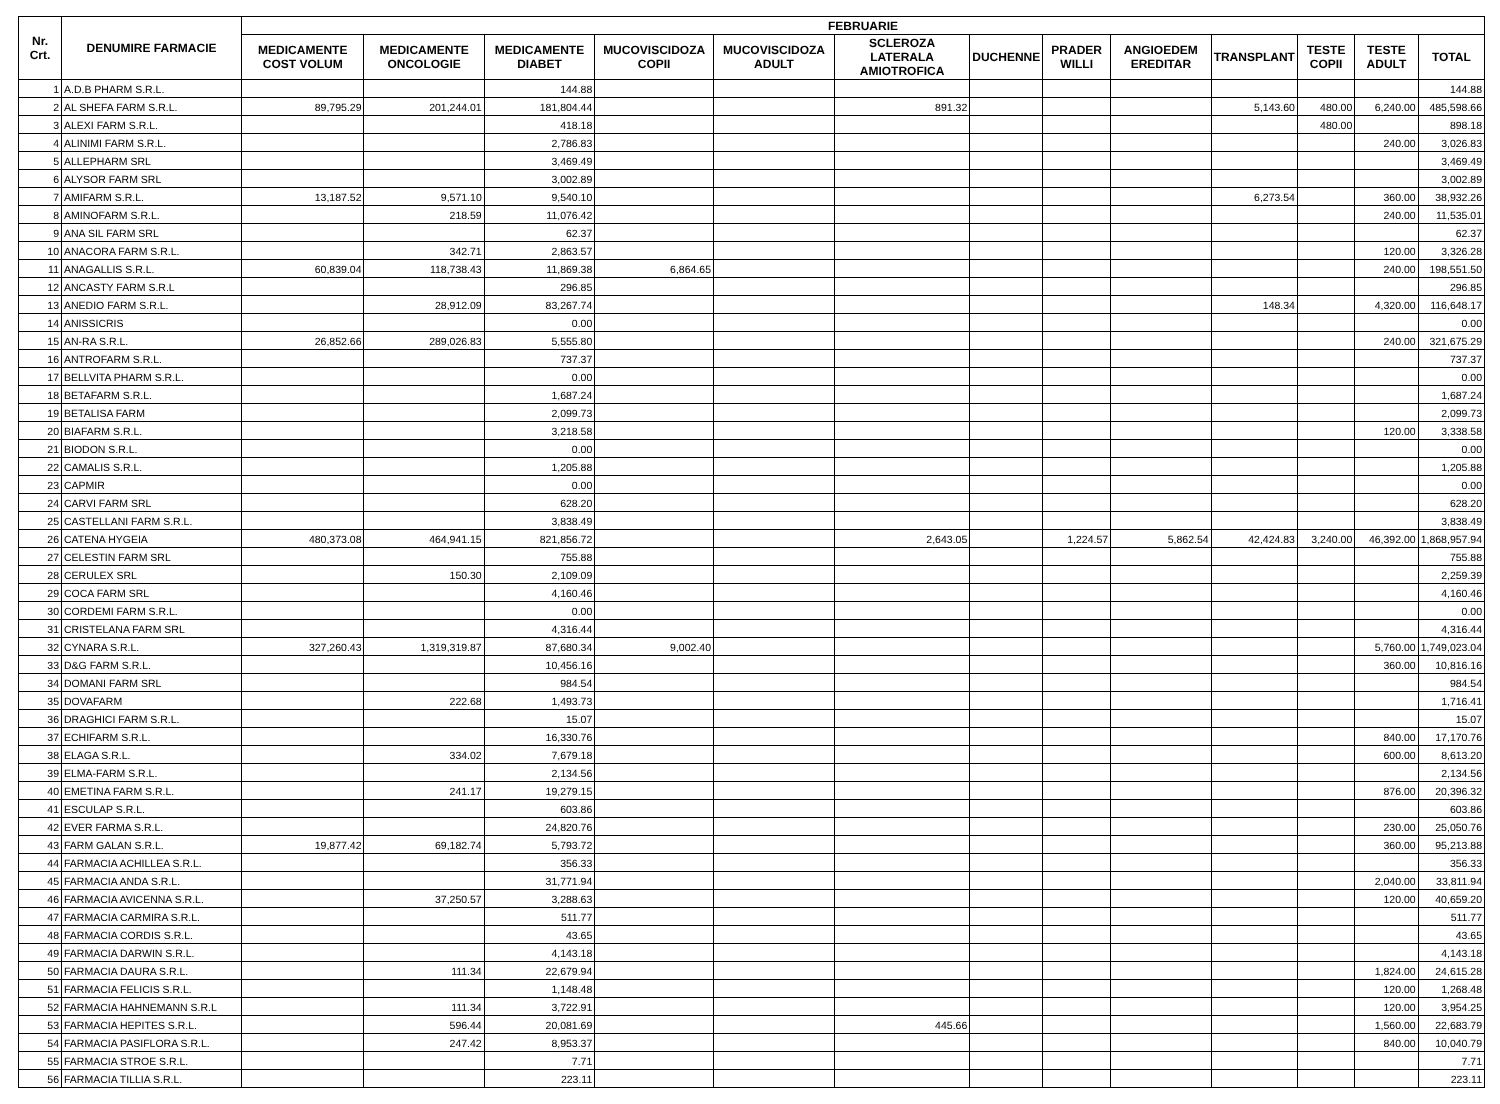| Nr. Crt. | DENUMIRE FARMACIE | FEBRUARIE | | | | | | | | | | | | |
| --- | --- | --- | --- | --- | --- | --- | --- | --- | --- | --- | --- | --- | --- | --- |
| | | MEDICAMENTE COST VOLUM | MEDICAMENTE ONCOLOGIE | MEDICAMENTE DIABET | MUCOVISCIDOZA COPII | MUCOVISCIDOZA ADULT | SCLEROZA LATERALA AMIOTROFICA | DUCHENNE | PRADER WILLI | ANGIOEDEM EREDITAR | TRANSPLANT | TESTE COPII | TESTE ADULT | TOTAL |
| 1 | A.D.B PHARM S.R.L. | | | 144.88 | | | | | | | | | | 144.88 |
| 2 | AL SHEFA FARM S.R.L. | 89,795.29 | 201,244.01 | 181,804.44 | | | 891.32 | | | | 5,143.60 | 480.00 | 6,240.00 | 485,598.66 |
| 3 | ALEXI FARM S.R.L. | | | 418.18 | | | | | | | | 480.00 | | 898.18 |
| 4 | ALINIMI FARM S.R.L. | | | 2,786.83 | | | | | | | | | 240.00 | 3,026.83 |
| 5 | ALLEPHARM SRL | | | 3,469.49 | | | | | | | | | | 3,469.49 |
| 6 | ALYSOR FARM SRL | | | 3,002.89 | | | | | | | | | | 3,002.89 |
| 7 | AMIFARM S.R.L. | 13,187.52 | 9,571.10 | 9,540.10 | | | | | | | 6,273.54 | | 360.00 | 38,932.26 |
| 8 | AMINOFARM S.R.L. | | 218.59 | 11,076.42 | | | | | | | | | 240.00 | 11,535.01 |
| 9 | ANA SIL FARM SRL | | | 62.37 | | | | | | | | | | 62.37 |
| 10 | ANACORA FARM S.R.L. | | 342.71 | 2,863.57 | | | | | | | | | 120.00 | 3,326.28 |
| 11 | ANAGALLIS S.R.L. | 60,839.04 | 118,738.43 | 11,869.38 | 6,864.65 | | | | | | | | 240.00 | 198,551.50 |
| 12 | ANCASTY FARM S.R.L | | | 296.85 | | | | | | | | | | 296.85 |
| 13 | ANEDIO FARM S.R.L. | | 28,912.09 | 83,267.74 | | | | | | | 148.34 | | 4,320.00 | 116,648.17 |
| 14 | ANISSICRIS | | | 0.00 | | | | | | | | | | 0.00 |
| 15 | AN-RA S.R.L. | 26,852.66 | 289,026.83 | 5,555.80 | | | | | | | | | 240.00 | 321,675.29 |
| 16 | ANTROFARM S.R.L. | | | 737.37 | | | | | | | | | | 737.37 |
| 17 | BELLVITA PHARM S.R.L. | | | 0.00 | | | | | | | | | | 0.00 |
| 18 | BETAFARM S.R.L. | | | 1,687.24 | | | | | | | | | | 1,687.24 |
| 19 | BETALISA FARM | | | 2,099.73 | | | | | | | | | | 2,099.73 |
| 20 | BIAFARM S.R.L. | | | 3,218.58 | | | | | | | | | 120.00 | 3,338.58 |
| 21 | BIODON S.R.L. | | | 0.00 | | | | | | | | | | 0.00 |
| 22 | CAMALIS S.R.L. | | | 1,205.88 | | | | | | | | | | 1,205.88 |
| 23 | CAPMIR | | | 0.00 | | | | | | | | | | 0.00 |
| 24 | CARVI FARM SRL | | | 628.20 | | | | | | | | | | 628.20 |
| 25 | CASTELLANI FARM S.R.L. | | | 3,838.49 | | | | | | | | | | 3,838.49 |
| 26 | CATENA HYGEIA | 480,373.08 | 464,941.15 | 821,856.72 | | | 2,643.05 | | 1,224.57 | 5,862.54 | 42,424.83 | 3,240.00 | 46,392.00 | 1,868,957.94 |
| 27 | CELESTIN FARM SRL | | | 755.88 | | | | | | | | | | 755.88 |
| 28 | CERULEX SRL | | 150.30 | 2,109.09 | | | | | | | | | | 2,259.39 |
| 29 | COCA FARM SRL | | | 4,160.46 | | | | | | | | | | 4,160.46 |
| 30 | CORDEMI FARM S.R.L. | | | 0.00 | | | | | | | | | | 0.00 |
| 31 | CRISTELANA FARM SRL | | | 4,316.44 | | | | | | | | | | 4,316.44 |
| 32 | CYNARA S.R.L. | 327,260.43 | 1,319,319.87 | 87,680.34 | 9,002.40 | | | | | | | | 5,760.00 | 1,749,023.04 |
| 33 | D&G FARM S.R.L. | | | 10,456.16 | | | | | | | | | 360.00 | 10,816.16 |
| 34 | DOMANI FARM SRL | | | 984.54 | | | | | | | | | | 984.54 |
| 35 | DOVAFARM | | 222.68 | 1,493.73 | | | | | | | | | | 1,716.41 |
| 36 | DRAGHICI FARM S.R.L. | | | 15.07 | | | | | | | | | | 15.07 |
| 37 | ECHIFARM S.R.L. | | | 16,330.76 | | | | | | | | | 840.00 | 17,170.76 |
| 38 | ELAGA S.R.L. | | 334.02 | 7,679.18 | | | | | | | | | 600.00 | 8,613.20 |
| 39 | ELMA-FARM S.R.L. | | | 2,134.56 | | | | | | | | | | 2,134.56 |
| 40 | EMETINA FARM S.R.L. | | 241.17 | 19,279.15 | | | | | | | | | 876.00 | 20,396.32 |
| 41 | ESCULAP S.R.L. | | | 603.86 | | | | | | | | | | 603.86 |
| 42 | EVER FARMA S.R.L. | | | 24,820.76 | | | | | | | | | 230.00 | 25,050.76 |
| 43 | FARM GALAN S.R.L. | 19,877.42 | 69,182.74 | 5,793.72 | | | | | | | | | 360.00 | 95,213.88 |
| 44 | FARMACIA ACHILLEA S.R.L. | | | 356.33 | | | | | | | | | | 356.33 |
| 45 | FARMACIA ANDA S.R.L. | | | 31,771.94 | | | | | | | | | 2,040.00 | 33,811.94 |
| 46 | FARMACIA AVICENNA S.R.L. | | 37,250.57 | 3,288.63 | | | | | | | | | 120.00 | 40,659.20 |
| 47 | FARMACIA CARMIRA S.R.L. | | | 511.77 | | | | | | | | | | 511.77 |
| 48 | FARMACIA CORDIS S.R.L. | | | 43.65 | | | | | | | | | | 43.65 |
| 49 | FARMACIA DARWIN S.R.L. | | | 4,143.18 | | | | | | | | | | 4,143.18 |
| 50 | FARMACIA DAURA S.R.L. | | 111.34 | 22,679.94 | | | | | | | | | 1,824.00 | 24,615.28 |
| 51 | FARMACIA FELICIS S.R.L. | | | 1,148.48 | | | | | | | | | 120.00 | 1,268.48 |
| 52 | FARMACIA HAHNEMANN S.R.L | | 111.34 | 3,722.91 | | | | | | | | | 120.00 | 3,954.25 |
| 53 | FARMACIA HEPITES S.R.L. | | 596.44 | 20,081.69 | | | 445.66 | | | | | | 1,560.00 | 22,683.79 |
| 54 | FARMACIA PASIFLORA S.R.L. | | 247.42 | 8,953.37 | | | | | | | | | 840.00 | 10,040.79 |
| 55 | FARMACIA STROE S.R.L. | | | 7.71 | | | | | | | | | | 7.71 |
| 56 | FARMACIA TILLIA S.R.L. | | | 223.11 | | | | | | | | | | 223.11 |